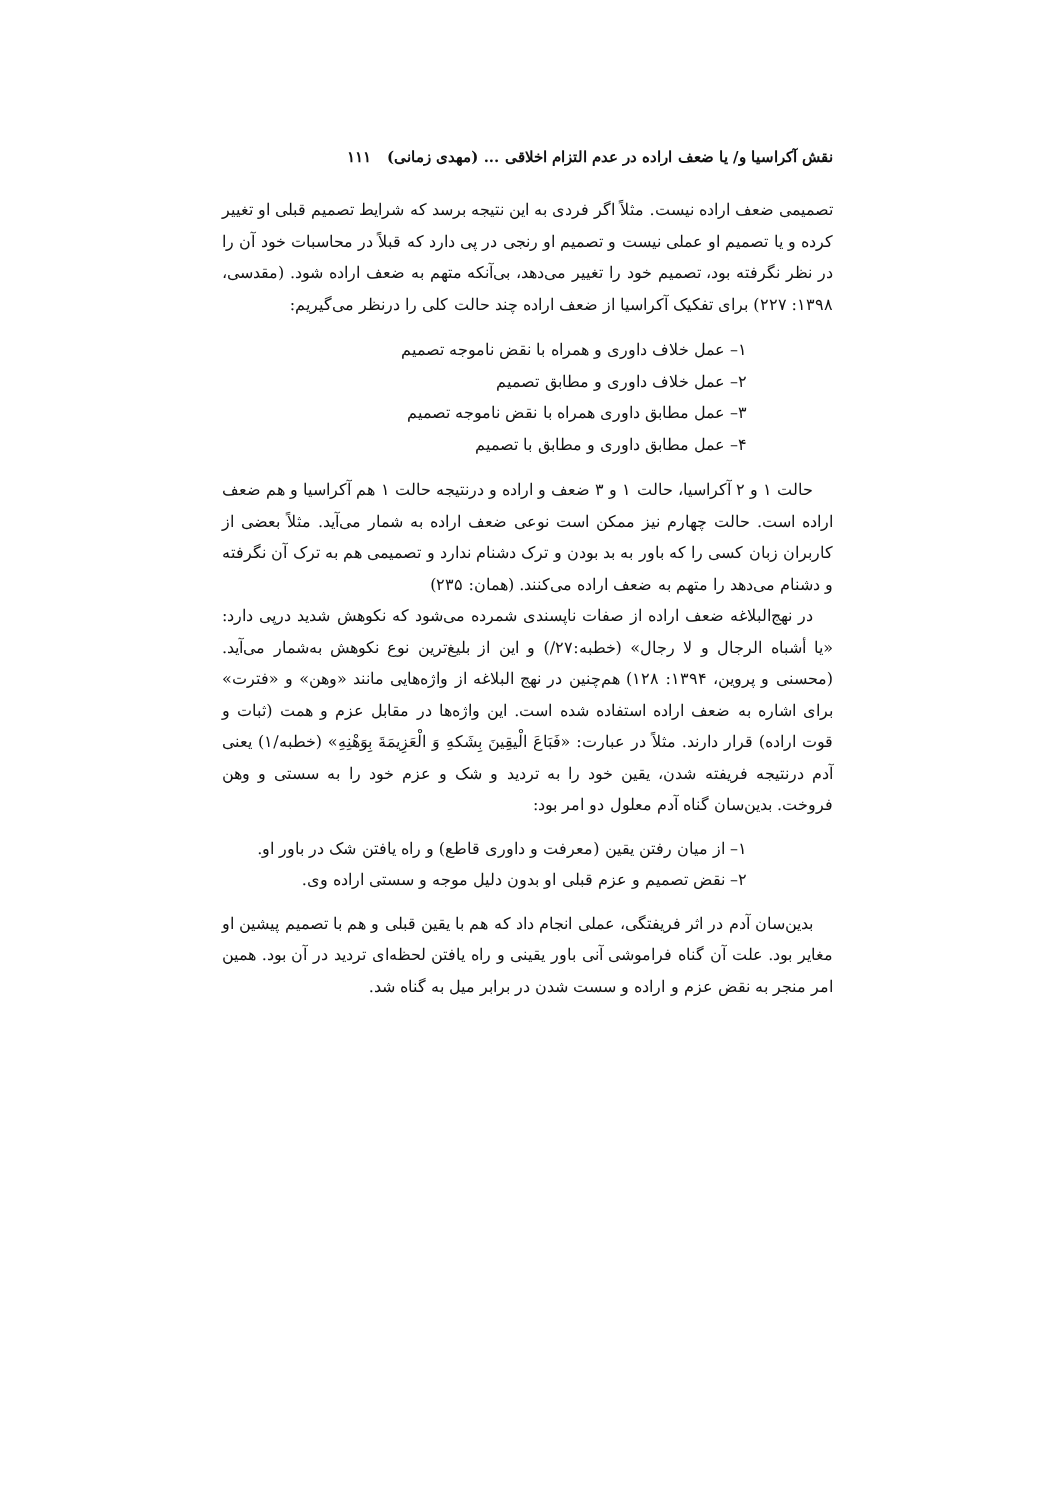نقش آکراسیا و/ یا ضعف اراده در عدم التزام اخلاقی ... (مهدی زمانی) ۱۱۱
تصمیمی ضعف اراده نیست. مثلاً اگر فردی به این نتیجه برسد که شرایط تصمیم قبلی او تغییر کرده و یا تصمیم او عملی نیست و تصمیم او رنجی در پی دارد که قبلاً در محاسبات خود آن را در نظر نگرفته بود، تصمیم خود را تغییر می‌دهد، بی‌آنکه متهم به ضعف اراده شود. (مقدسی، ۱۳۹۸: ۲۲۷) برای تفکیک آکراسیا از ضعف اراده چند حالت کلی را درنظر می‌گیریم:
۱– عمل خلاف داوری و همراه با نقض ناموجه تصمیم
۲– عمل خلاف داوری و مطابق تصمیم
۳– عمل مطابق داوری همراه با نقض ناموجه تصمیم
۴– عمل مطابق داوری و مطابق با تصمیم
حالت ۱ و ۲ آکراسیا، حالت ۱ و ۳ ضعف و اراده و درنتیجه حالت ۱ هم آکراسیا و هم ضعف اراده است. حالت چهارم نیز ممکن است نوعی ضعف اراده به شمار می‌آید. مثلاً بعضی از کاربران زبان کسی را که باور به بد بودن و ترک دشنام ندارد و تصمیمی هم به ترک آن نگرفته و دشنام می‌دهد را متهم به ضعف اراده می‌کنند. (همان: ۲۳۵)
در نهج‌البلاغه ضعف اراده از صفات ناپسندی شمرده می‌شود که نکوهش شدید درپی دارد: «یا أشباه الرجال و لا رجال» (خطبه:۲۷/) و این از بلیغ‌ترین نوع نکوهش به‌شمار می‌آید. (محسنی و پروین، ۱۳۹۴: ۱۲۸) هم‌چنین در نهج البلاغه از واژه‌هایی مانند «وهن» و «فترت» برای اشاره به ضعف اراده استفاده شده است. این واژه‌ها در مقابل عزم و همت (ثبات و قوت اراده) قرار دارند. مثلاً در عبارت: «فَبَاعَ الْیقِینَ بِشَکهِ وَ الْعَزِیمَةَ بِوَهْنِهِ» (خطبه/۱) یعنی آدم درنتیجه فریفته شدن، یقین خود را به تردید و شک و عزم خود را به سستی و وهن فروخت. بدین‌سان گناه آدم معلول دو امر بود:
۱– از میان رفتن یقین (معرفت و داوری قاطع) و راه یافتن شک در باور او.
۲– نقض تصمیم و عزم قبلی او بدون دلیل موجه و سستی اراده وی.
بدین‌سان آدم در اثر فریفتگی، عملی انجام داد که هم با یقین قبلی و هم با تصمیم پیشین او مغایر بود. علت آن گناه فراموشی آنی باور یقینی و راه یافتن لحظه‌ای تردید در آن بود. همین امر منجر به نقض عزم و اراده و سست شدن در برابر میل به گناه شد.